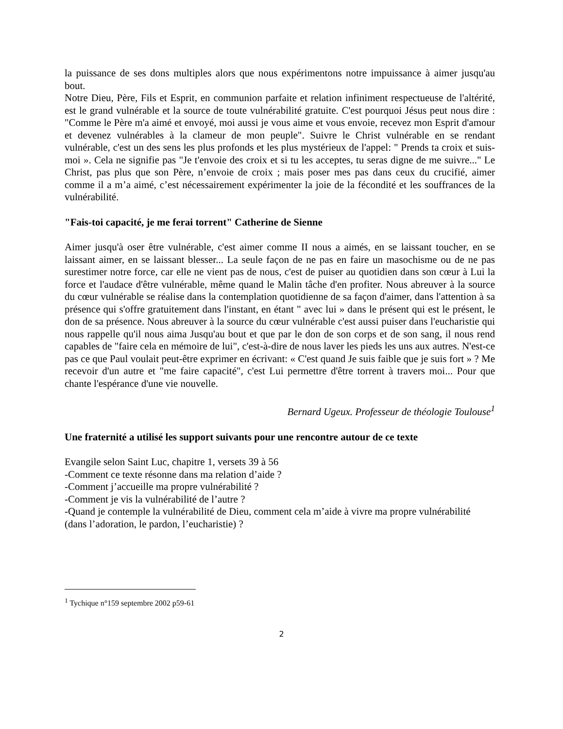la puissance de ses dons multiples alors que nous expérimentons notre impuissance à aimer jusqu'au bout.
Notre Dieu, Père, Fils et Esprit, en communion parfaite et relation infiniment respectueuse de l'altérité, est le grand vulnérable et la source de toute vulnérabilité gratuite. C'est pourquoi Jésus peut nous dire : "Comme le Père m'a aimé et envoyé, moi aussi je vous aime et vous envoie, recevez mon Esprit d'amour et devenez vulnérables à la clameur de mon peuple". Suivre le Christ vulnérable en se rendant vulnérable, c'est un des sens les plus profonds et les plus mystérieux de l'appel: " Prends ta croix et suis-moi ». Cela ne signifie pas "Je t'envoie des croix et si tu les acceptes, tu seras digne de me suivre..." Le Christ, pas plus que son Père, n’envoie de croix ; mais poser mes pas dans ceux du crucifié, aimer comme il a m’a aimé, c’est nécessairement expérimenter la joie de la fécondité et les souffrances de la vulnérabilité.
"Fais-toi capacité, je me ferai torrent" Catherine de Sienne
Aimer jusqu'à oser être vulnérable, c'est aimer comme II nous a aimés, en se laissant toucher, en se laissant aimer, en se laissant blesser... La seule façon de ne pas en faire un masochisme ou de ne pas surestimer notre force, car elle ne vient pas de nous, c'est de puiser au quotidien dans son cœur à Lui la force et l'audace d'être vulnérable, même quand le Malin tâche d'en profiter. Nous abreuver à la source du cœur vulnérable se réalise dans la contemplation quotidienne de sa façon d'aimer, dans l'attention à sa présence qui s'offre gratuitement dans l'instant, en étant " avec lui » dans le présent qui est le présent, le don de sa présence. Nous abreuver à la source du cœur vulnérable c'est aussi puiser dans l'eucharistie qui nous rappelle qu'il nous aima Jusqu'au bout et que par le don de son corps et de son sang, il nous rend capables de "faire cela en mémoire de lui", c'est-à-dire de nous laver les pieds les uns aux autres. N'est-ce pas ce que Paul voulait peut-être exprimer en écrivant: « C'est quand Je suis faible que je suis fort » ? Me recevoir d'un autre et "me faire capacité", c'est Lui permettre d'être torrent à travers moi... Pour que chante l'espérance d'une vie nouvelle.
Bernard Ugeux. Professeur de théologie Toulouse<sup>1</sup>
Une fraternité a utilisé les support suivants pour une rencontre autour de ce texte
Evangile selon Saint Luc, chapitre 1, versets 39 à 56
-Comment ce texte résonne dans ma relation d’aide ?
-Comment j’accueille ma propre vulnérabilité ?
-Comment je vis la vulnérabilité de l’autre ?
-Quand je contemple la vulnérabilité de Dieu, comment cela m’aide à vivre ma propre vulnérabilité (dans l’adoration, le pardon, l’eucharistie) ?
<sup>1</sup> Tychique n°159 septembre 2002 p59-61
2